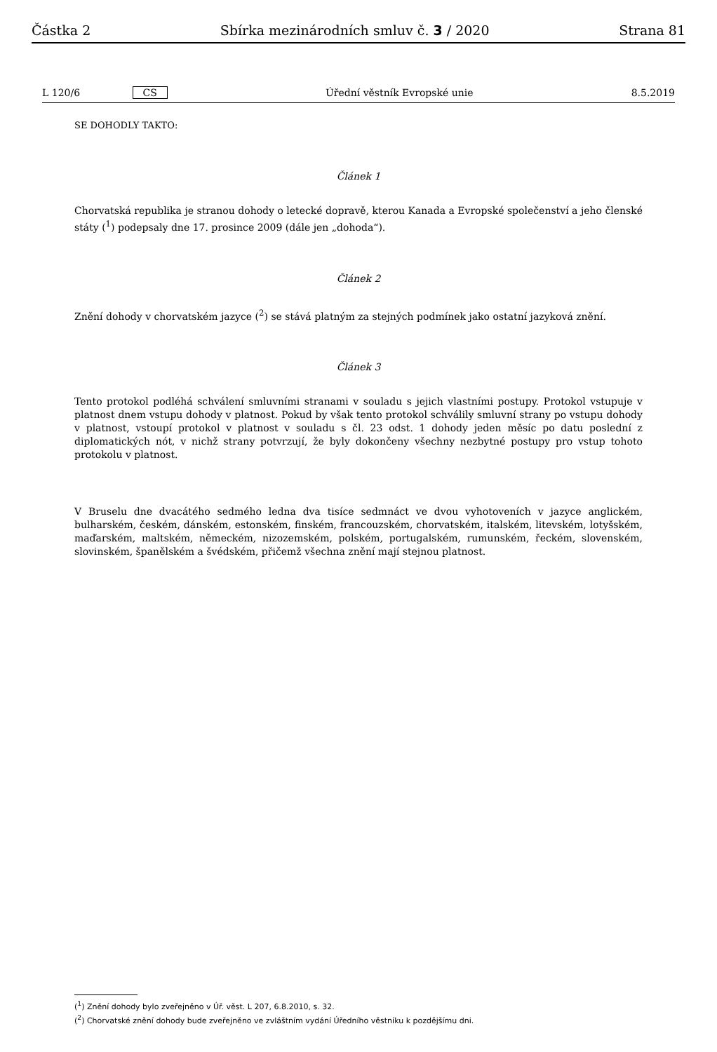Částka 2 Sbírka mezinárodních smluv č. 3 / 2020 Strana 81
L 120/6 CS Úřední věstník Evropské unie 8.5.2019
SE DOHODLY TAKTO:
Článek 1
Chorvatská republika je stranou dohody o letecké dopravě, kterou Kanada a Evropské společenství a jeho členské státy (<sup>1</sup>) podepsaly dne 17. prosince 2009 (dále jen „dohoda“).
Článek 2
Znění dohody v chorvatském jazyce (<sup>2</sup>) se stává platným za stejných podmínek jako ostatní jazyková znění.
Článek 3
Tento protokol podléhá schválení smluvními stranami v souladu s jejich vlastními postupy. Protokol vstupuje v platnost dnem vstupu dohody v platnost. Pokud by však tento protokol schválily smluvní strany po vstupu dohody v platnost, vstoupí protokol v platnost v souladu s čl. 23 odst. 1 dohody jeden měsíc po datu poslední z diplomatických nót, v nichž strany potvrzují, že byly dokončeny všechny nezbytné postupy pro vstup tohoto protokolu v platnost.
V Bruselu dne dvacátého sedmého ledna dva tisíce sedmnáct ve dvou vyhotoveních v jazyce anglickém, bulharském, českém, dánském, estonském, finském, francouzském, chorvatském, italském, litevském, lotyšském, maďarském, maltském, německém, nizozemském, polském, portugalském, rumunském, řeckém, slovenském, slovinském, španělském a švédském, přičemž všechna znění mají stejnou platnost.
(<sup>1</sup>) Znění dohody bylo zveřejněno v Úř. věst. L 207, 6.8.2010, s. 32.
(<sup>2</sup>) Chorvatské znění dohody bude zveřejněno ve zvláštním vydání Úředního věstníku k pozdějšímu dni.